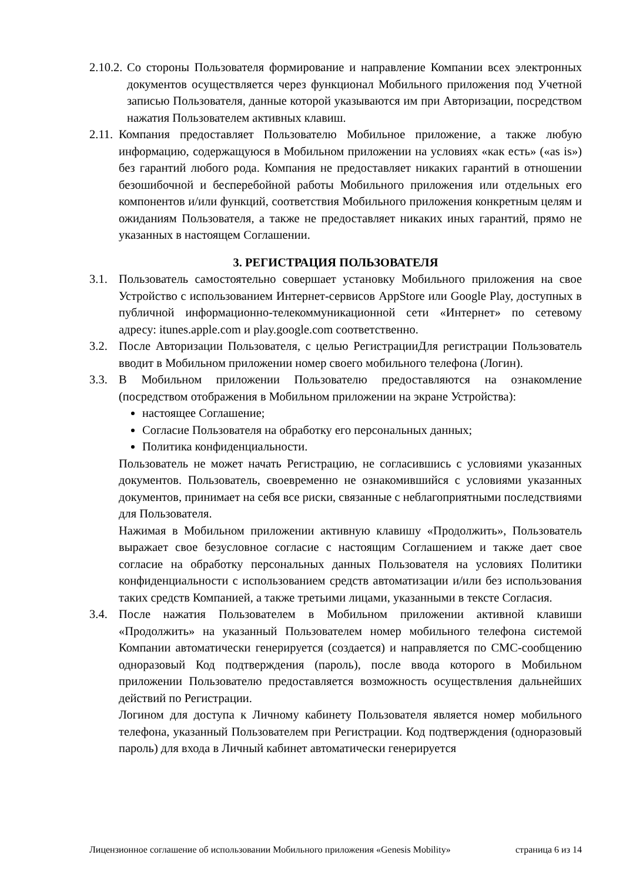2.10.2. Со стороны Пользователя формирование и направление Компании всех электронных документов осуществляется через функционал Мобильного приложения под Учетной записью Пользователя, данные которой указываются им при Авторизации, посредством нажатия Пользователем активных клавиш.
2.11. Компания предоставляет Пользователю Мобильное приложение, а также любую информацию, содержащуюся в Мобильном приложении на условиях «как есть» («as is») без гарантий любого рода. Компания не предоставляет никаких гарантий в отношении безошибочной и бесперебойной работы Мобильного приложения или отдельных его компонентов и/или функций, соответствия Мобильного приложения конкретным целям и ожиданиям Пользователя, а также не предоставляет никаких иных гарантий, прямо не указанных в настоящем Соглашении.
3. РЕГИСТРАЦИЯ ПОЛЬЗОВАТЕЛЯ
3.1. Пользователь самостоятельно совершает установку Мобильного приложения на свое Устройство с использованием Интернет-сервисов AppStore или Google Play, доступных в публичной информационно-телекоммуникационной сети «Интернет» по сетевому адресу: itunes.apple.com и play.google.com соответственно.
3.2. После Авторизации Пользователя, с целью РегистрацииДля регистрации Пользователь вводит в Мобильном приложении номер своего мобильного телефона (Логин).
3.3. В Мобильном приложении Пользователю предоставляются на ознакомление (посредством отображения в Мобильном приложении на экране Устройства):
настоящее Соглашение;
Согласие Пользователя на обработку его персональных данных;
Политика конфиденциальности.
Пользователь не может начать Регистрацию, не согласившись с условиями указанных документов. Пользователь, своевременно не ознакомившийся с условиями указанных документов, принимает на себя все риски, связанные с неблагоприятными последствиями для Пользователя.
Нажимая в Мобильном приложении активную клавишу «Продолжить», Пользователь выражает свое безусловное согласие с настоящим Соглашением и также дает свое согласие на обработку персональных данных Пользователя на условиях Политики конфиденциальности с использованием средств автоматизации и/или без использования таких средств Компанией, а также третьими лицами, указанными в тексте Согласия.
3.4. После нажатия Пользователем в Мобильном приложении активной клавиши «Продолжить» на указанный Пользователем номер мобильного телефона системой Компании автоматически генерируется (создается) и направляется по СМС-сообщению одноразовый Код подтверждения (пароль), после ввода которого в Мобильном приложении Пользователю предоставляется возможность осуществления дальнейших действий по Регистрации.
Логином для доступа к Личному кабинету Пользователя является номер мобильного телефона, указанный Пользователем при Регистрации. Код подтверждения (одноразовый пароль) для входа в Личный кабинет автоматически генерируется
Лицензионное соглашение об использовании Мобильного приложения «Genesis Mobility» страница 6 из 14